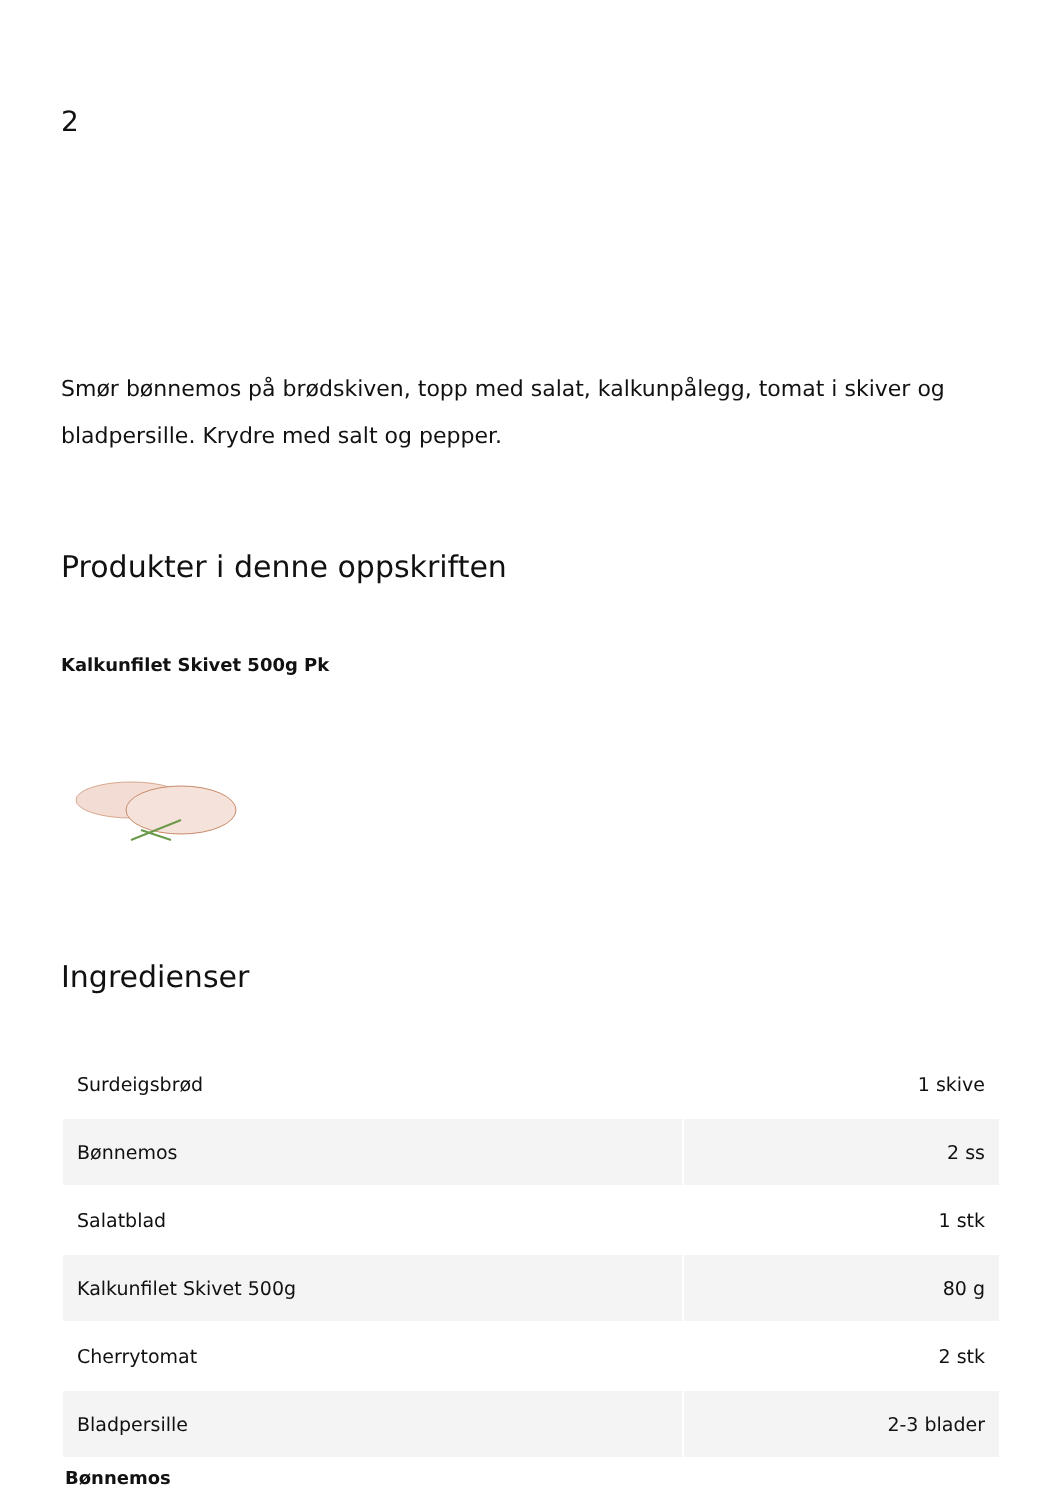2
Smør bønnemos på brødskiven, topp med salat, kalkunpålegg, tomat i skiver og bladpersille. Krydre med salt og pepper.
Produkter i denne oppskriften
Kalkunfilet Skivet 500g Pk
Ingredienser
| Surdeigsbrød | 1 skive |
| Bønnemos | 2 ss |
| Salatblad | 1 stk |
| Kalkunfilet Skivet 500g | 80 g |
| Cherrytomat | 2 stk |
| Bladpersille | 2-3 blader |
Bønnemos